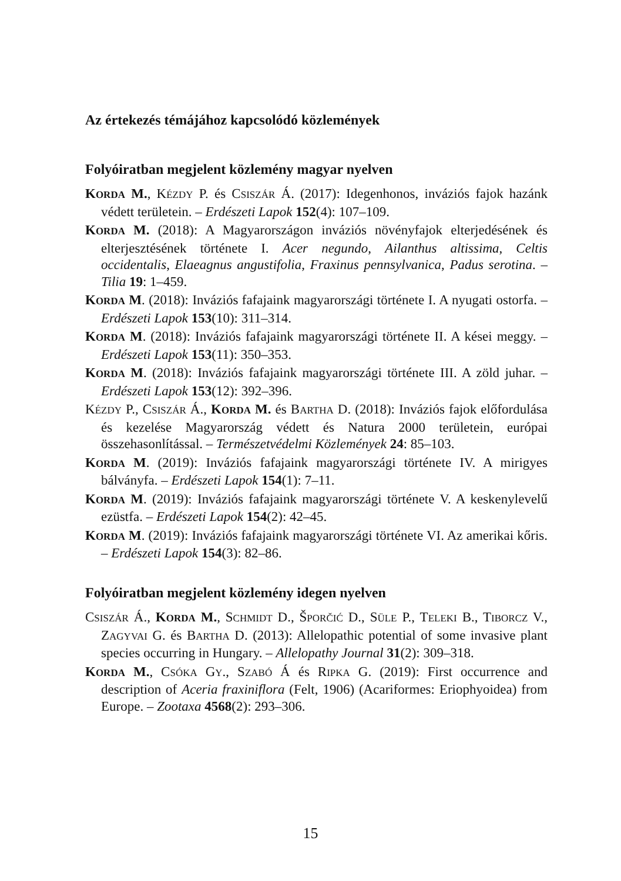Az értekezés témájához kapcsolódó közlemények
Folyóiratban megjelent közlemény magyar nyelven
KORDA M., KÉZDY P. és CSISZÁR Á. (2017): Idegenhonos, inváziós fajok hazánk védett területein. – Erdészeti Lapok 152(4): 107–109.
KORDA M. (2018): A Magyarországon inváziós növényfajok elterjedésének és elterjesztésének története I. Acer negundo, Ailanthus altissima, Celtis occidentalis, Elaeagnus angustifolia, Fraxinus pennsylvanica, Padus serotina. – Tilia 19: 1–459.
KORDA M. (2018): Inváziós fafajaink magyarországi története I. A nyugati ostorfa. – Erdészeti Lapok 153(10): 311–314.
KORDA M. (2018): Inváziós fafajaink magyarországi története II. A kései meggy. – Erdészeti Lapok 153(11): 350–353.
KORDA M. (2018): Inváziós fafajaink magyarországi története III. A zöld juhar. – Erdészeti Lapok 153(12): 392–396.
KÉZDY P., CSISZÁR Á., KORDA M. és BARTHA D. (2018): Inváziós fajok előfordulása és kezelése Magyarország védett és Natura 2000 területein, európai összehasonlítással. – Természetvédelmi Közlemények 24: 85–103.
KORDA M. (2019): Inváziós fafajaink magyarországi története IV. A mirigyes bálványfa. – Erdészeti Lapok 154(1): 7–11.
KORDA M. (2019): Inváziós fafajaink magyarországi története V. A keskenylevelű ezüstfa. – Erdészeti Lapok 154(2): 42–45.
KORDA M. (2019): Inváziós fafajaink magyarországi története VI. Az amerikai kőris. – Erdészeti Lapok 154(3): 82–86.
Folyóiratban megjelent közlemény idegen nyelven
CSISZÁR Á., KORDA M., SCHMIDT D., ŠPORČIĆ D., SÜLE P., TELEKI B., TIBORCZ V., ZAGYVAI G. és BARTHA D. (2013): Allelopathic potential of some invasive plant species occurring in Hungary. – Allelopathy Journal 31(2): 309–318.
KORDA M., CSÓKA GY., SZABÓ Á és RIPKA G. (2019): First occurrence and description of Aceria fraxiniflora (Felt, 1906) (Acariformes: Eriophyoidea) from Europe. – Zootaxa 4568(2): 293–306.
15